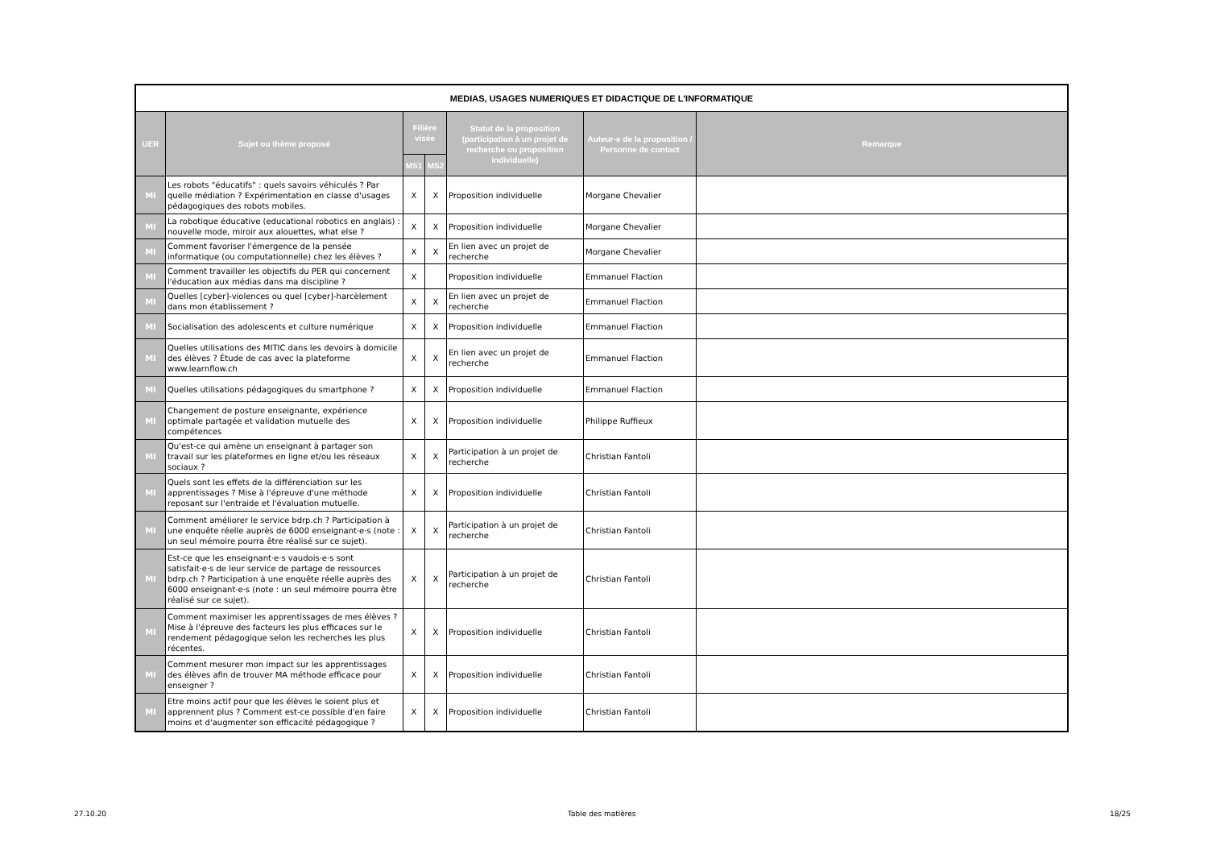| MEDIAS, USAGES NUMERIQUES ET DIDACTIQUE DE L'INFORMATIQUE | | | | | | |
| UER | Sujet ou thème proposé | Filière visée | | Statut de la proposition (participation à un projet de recherche ou proposition individuelle) | Auteur-e de la proposition / Personne de contact | Remarque |
| | | MS1 | MS2 | | | |
| MI | Les robots "éducatifs" : quels savoirs véhiculés ? Par quelle médiation ? Expérimentation en classe d'usages pédagogiques des robots mobiles. | X | X | Proposition individuelle | Morgane Chevalier | |
| MI | La robotique éducative (educational robotics en anglais) : nouvelle mode, miroir aux alouettes, what else ? | X | X | Proposition individuelle | Morgane Chevalier | |
| MI | Comment favoriser l'émergence de la pensée informatique (ou computationnelle) chez les élèves ? | X | X | En lien avec un projet de recherche | Morgane Chevalier | |
| MI | Comment travailler les objectifs du PER qui concernent l'éducation aux médias dans ma discipline ? | X | | Proposition individuelle | Emmanuel Flaction | |
| MI | Quelles [cyber]-violences ou quel [cyber]-harcèlement dans mon établissement ? | X | X | En lien avec un projet de recherche | Emmanuel Flaction | |
| MI | Socialisation des adolescents et culture numérique | X | X | Proposition individuelle | Emmanuel Flaction | |
| MI | Quelles utilisations des MITIC dans les devoirs à domicile des élèves ? Étude de cas avec la plateforme www.learnflow.ch | X | X | En lien avec un projet de recherche | Emmanuel Flaction | |
| MI | Quelles utilisations pédagogiques du smartphone ? | X | X | Proposition individuelle | Emmanuel Flaction | |
| MI | Changement de posture enseignante, expérience optimale partagée et validation mutuelle des compétences | X | X | Proposition individuelle | Philippe Ruffieux | |
| MI | Qu'est-ce qui amène un enseignant à partager son travail sur les plateformes en ligne et/ou les réseaux sociaux ? | X | X | Participation à un projet de recherche | Christian Fantoli | |
| MI | Quels sont les effets de la différenciation sur les apprentissages ? Mise à l'épreuve d'une méthode reposant sur l'entraide et l'évaluation mutuelle. | X | X | Proposition individuelle | Christian Fantoli | |
| MI | Comment améliorer le service bdrp.ch ? Participation à une enquête réelle auprès de 6000 enseignant·e·s (note : un seul mémoire pourra être réalisé sur ce sujet). | X | X | Participation à un projet de recherche | Christian Fantoli | |
| MI | Est-ce que les enseignant·e·s vaudois·e·s sont satisfait·e·s de leur service de partage de ressources bdrp.ch ? Participation à une enquête réelle auprès des 6000 enseignant·e·s (note : un seul mémoire pourra être réalisé sur ce sujet). | X | X | Participation à un projet de recherche | Christian Fantoli | |
| MI | Comment maximiser les apprentissages de mes élèves ? Mise à l'épreuve des facteurs les plus efficaces sur le rendement pédagogique selon les recherches les plus récentes. | X | X | Proposition individuelle | Christian Fantoli | |
| MI | Comment mesurer mon impact sur les apprentissages des élèves afin de trouver MA méthode efficace pour enseigner ? | X | X | Proposition individuelle | Christian Fantoli | |
| MI | Etre moins actif pour que les élèves le soient plus et apprennent plus ? Comment est-ce possible d'en faire moins et d'augmenter son efficacité pédagogique ? | X | X | Proposition individuelle | Christian Fantoli | |
27.10.20 Table des matières 18/25